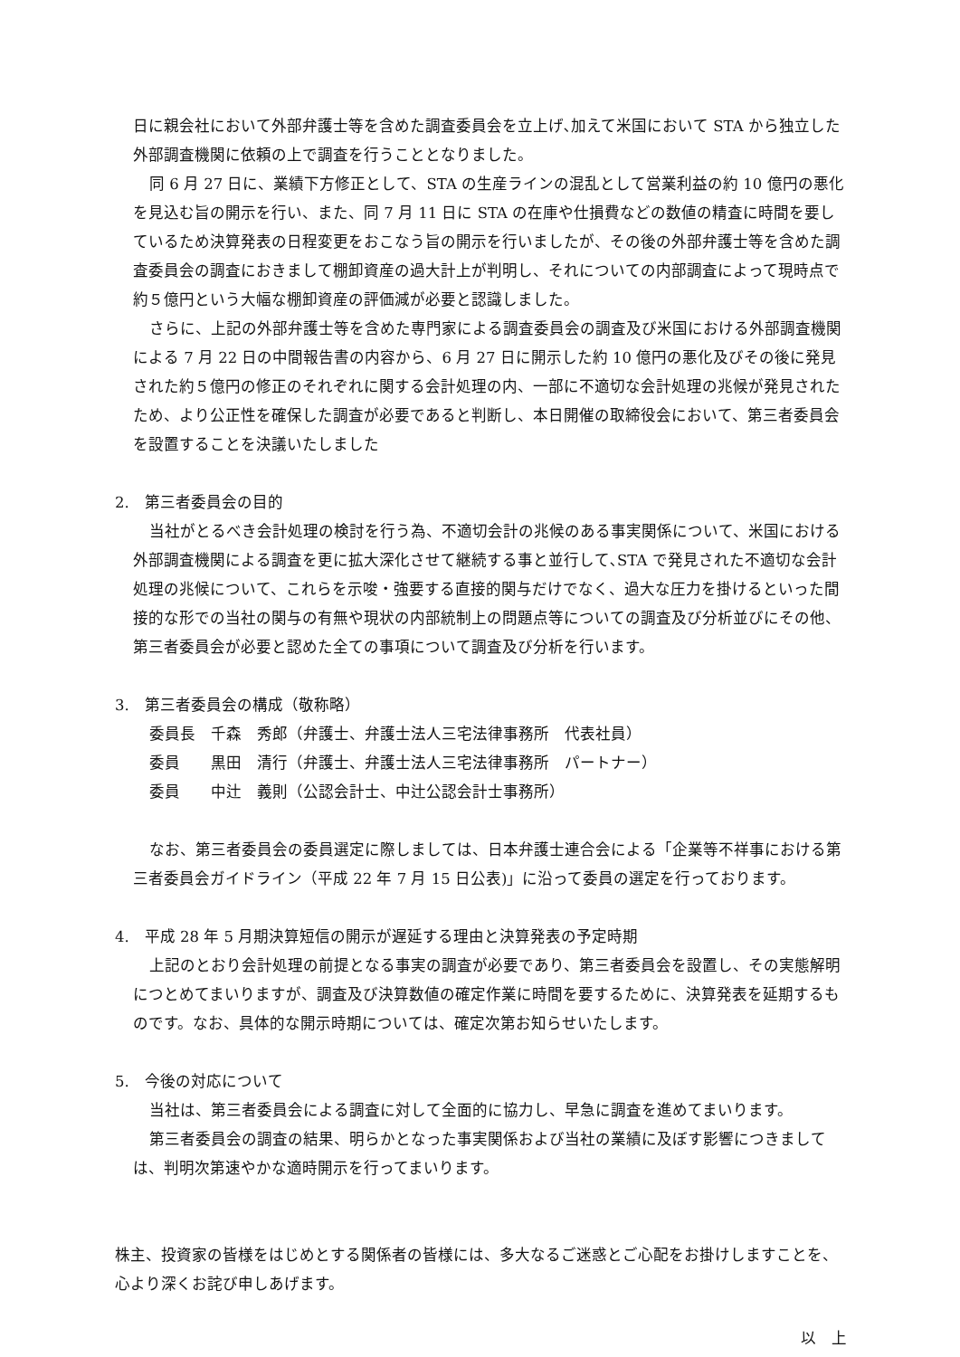日に親会社において外部弁護士等を含めた調査委員会を立上げ､加えて米国において STA から独立した外部調査機関に依頼の上で調査を行うこととなりました。
同 6 月 27 日に、業績下方修正として、STA の生産ラインの混乱として営業利益の約 10 億円の悪化を見込む旨の開示を行い、また、同 7 月 11 日に STA の在庫や仕損費などの数値の精査に時間を要しているため決算発表の日程変更をおこなう旨の開示を行いましたが、その後の外部弁護士等を含めた調査委員会の調査におきまして棚卸資産の過大計上が判明し、それについての内部調査によって現時点で約５億円という大幅な棚卸資産の評価減が必要と認識しました。
さらに、上記の外部弁護士等を含めた専門家による調査委員会の調査及び米国における外部調査機関による 7 月 22 日の中間報告書の内容から、6 月 27 日に開示した約 10 億円の悪化及びその後に発見された約５億円の修正のそれぞれに関する会計処理の内、一部に不適切な会計処理の兆候が発見されたため、より公正性を確保した調査が必要であると判断し、本日開催の取締役会において、第三者委員会を設置することを決議いたしました
2.　第三者委員会の目的
当社がとるべき会計処理の検討を行う為、不適切会計の兆候のある事実関係について、米国における外部調査機関による調査を更に拡大深化させて継続する事と並行して､STA で発見された不適切な会計処理の兆候について、これらを示唆・強要する直接的関与だけでなく、過大な圧力を掛けるといった間接的な形での当社の関与の有無や現状の内部統制上の問題点等についての調査及び分析並びにその他、第三者委員会が必要と認めた全ての事項について調査及び分析を行います。
3.　第三者委員会の構成（敬称略）
委員長　千森　秀郎（弁護士、弁護士法人三宅法律事務所　代表社員）
委員　　黒田　清行（弁護士、弁護士法人三宅法律事務所　パートナー）
委員　　中辻　義則（公認会計士、中辻公認会計士事務所）
なお、第三者委員会の委員選定に際しましては、日本弁護士連合会による「企業等不祥事における第三者委員会ガイドライン（平成 22 年 7 月 15 日公表)」に沿って委員の選定を行っております。
4.　平成 28 年 5 月期決算短信の開示が遅延する理由と決算発表の予定時期
上記のとおり会計処理の前提となる事実の調査が必要であり、第三者委員会を設置し、その実態解明につとめてまいりますが、調査及び決算数値の確定作業に時間を要するために、決算発表を延期するものです。なお、具体的な開示時期については、確定次第お知らせいたします。
5.　今後の対応について
当社は、第三者委員会による調査に対して全面的に協力し、早急に調査を進めてまいります。
第三者委員会の調査の結果、明らかとなった事実関係および当社の業績に及ぼす影響につきましては、判明次第速やかな適時開示を行ってまいります。
株主、投資家の皆様をはじめとする関係者の皆様には、多大なるご迷惑とご心配をお掛けしますことを、心より深くお詫び申しあげます。
以　上